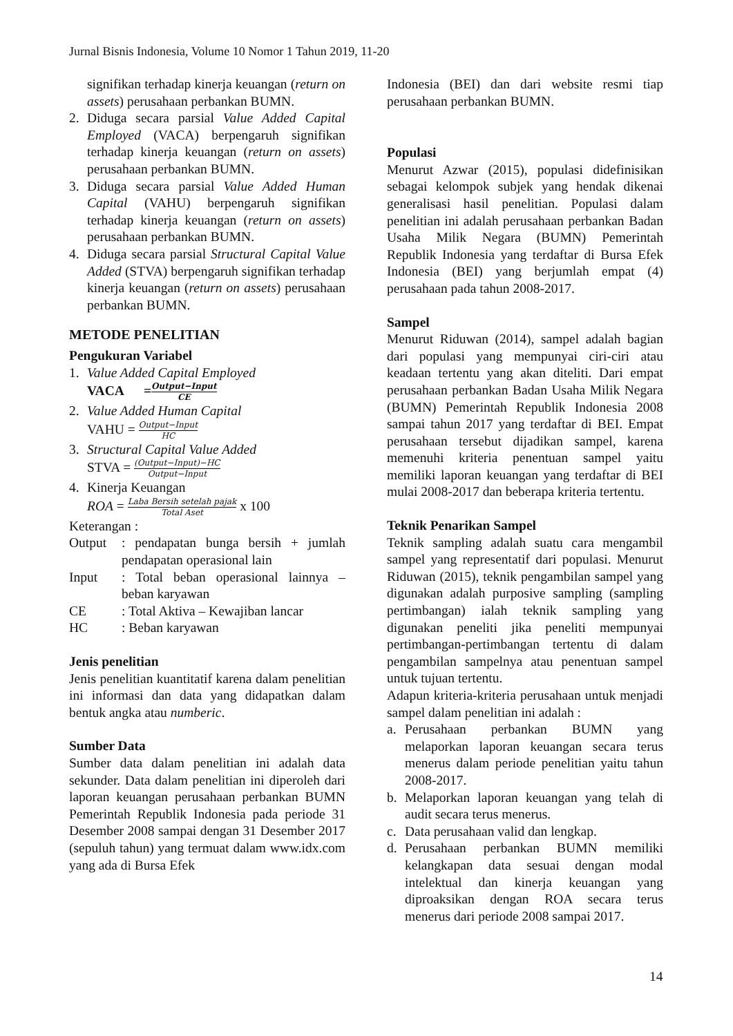Jurnal Bisnis Indonesia, Volume 10 Nomor 1 Tahun 2019, 11-20
signifikan terhadap kinerja keuangan (return on assets) perusahaan perbankan BUMN.
2. Diduga secara parsial Value Added Capital Employed (VACA) berpengaruh signifikan terhadap kinerja keuangan (return on assets) perusahaan perbankan BUMN.
3. Diduga secara parsial Value Added Human Capital (VAHU) berpengaruh signifikan terhadap kinerja keuangan (return on assets) perusahaan perbankan BUMN.
4. Diduga secara parsial Structural Capital Value Added (STVA) berpengaruh signifikan terhadap kinerja keuangan (return on assets) perusahaan perbankan BUMN.
METODE PENELITIAN
Pengukuran Variabel
1. Value Added Capital Employed
VACA =Output−Input CE
2. Value Added Human Capital
VAHU = Output−Input HC
3. Structural Capital Value Added
STVA = (Output−Input)−HC Output−Input
4. Kinerja Keuangan
ROA = Laba Bersih setelah pajak Total Aset x 100
Keterangan :
Output: pendapatan bunga bersih + jumlah pendapatan operasional lain
Input: Total beban operasional lainnya – beban karyawan
CE: Total Aktiva – Kewajiban lancar
HC: Beban karyawan
Jenis penelitian
Jenis penelitian kuantitatif karena dalam penelitian ini informasi dan data yang didapatkan dalam bentuk angka atau numberic.
Sumber Data
Sumber data dalam penelitian ini adalah data sekunder. Data dalam penelitian ini diperoleh dari laporan keuangan perusahaan perbankan BUMN Pemerintah Republik Indonesia pada periode 31 Desember 2008 sampai dengan 31 Desember 2017 (sepuluh tahun) yang termuat dalam www.idx.com yang ada di Bursa Efek
Indonesia (BEI) dan dari website resmi tiap perusahaan perbankan BUMN.
Populasi
Menurut Azwar (2015), populasi didefinisikan sebagai kelompok subjek yang hendak dikenai generalisasi hasil penelitian. Populasi dalam penelitian ini adalah perusahaan perbankan Badan Usaha Milik Negara (BUMN) Pemerintah Republik Indonesia yang terdaftar di Bursa Efek Indonesia (BEI) yang berjumlah empat (4) perusahaan pada tahun 2008-2017.
Sampel
Menurut Riduwan (2014), sampel adalah bagian dari populasi yang mempunyai ciri-ciri atau keadaan tertentu yang akan diteliti. Dari empat perusahaan perbankan Badan Usaha Milik Negara (BUMN) Pemerintah Republik Indonesia 2008 sampai tahun 2017 yang terdaftar di BEI. Empat perusahaan tersebut dijadikan sampel, karena memenuhi kriteria penentuan sampel yaitu memiliki laporan keuangan yang terdaftar di BEI mulai 2008-2017 dan beberapa kriteria tertentu.
Teknik Penarikan Sampel
Teknik sampling adalah suatu cara mengambil sampel yang representatif dari populasi. Menurut Riduwan (2015), teknik pengambilan sampel yang digunakan adalah purposive sampling (sampling pertimbangan) ialah teknik sampling yang digunakan peneliti jika peneliti mempunyai pertimbangan-pertimbangan tertentu di dalam pengambilan sampelnya atau penentuan sampel untuk tujuan tertentu.
Adapun kriteria-kriteria perusahaan untuk menjadi sampel dalam penelitian ini adalah :
a. Perusahaan perbankan BUMN yang melaporkan laporan keuangan secara terus menerus dalam periode penelitian yaitu tahun 2008-2017.
b. Melaporkan laporan keuangan yang telah di audit secara terus menerus.
c. Data perusahaan valid dan lengkap.
d. Perusahaan perbankan BUMN memiliki kelangkapan data sesuai dengan modal intelektual dan kinerja keuangan yang diproaksikan dengan ROA secara terus menerus dari periode 2008 sampai 2017.
14